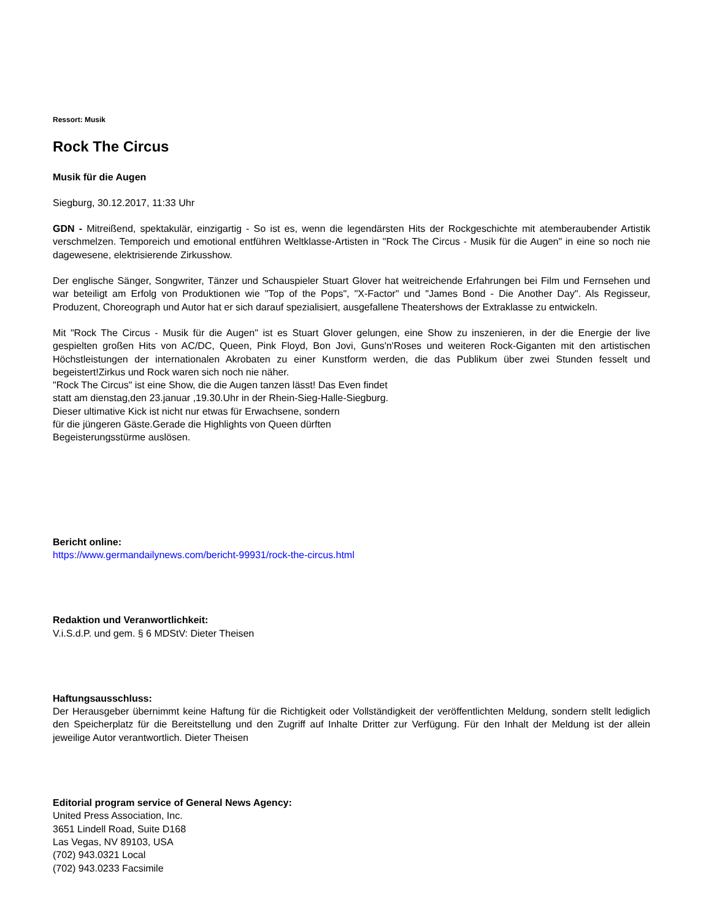Ressort: Musik
Rock The Circus
Musik für die Augen
Siegburg, 30.12.2017, 11:33 Uhr
GDN - Mitreißend, spektakulär, einzigartig - So ist es, wenn die legendärsten Hits der Rockgeschichte mit atemberaubender Artistik verschmelzen. Temporeich und emotional entführen Weltklasse-Artisten in "Rock The Circus - Musik für die Augen" in eine so noch nie dagewesene, elektrisierende Zirkusshow.
Der englische Sänger, Songwriter, Tänzer und Schauspieler Stuart Glover hat weitreichende Erfahrungen bei Film und Fernsehen und war beteiligt am Erfolg von Produktionen wie "Top of the Pops", "X-Factor" und "James Bond - Die Another Day". Als Regisseur, Produzent, Choreograph und Autor hat er sich darauf spezialisiert, ausgefallene Theatershows der Extraklasse zu entwickeln.
Mit "Rock The Circus - Musik für die Augen" ist es Stuart Glover gelungen, eine Show zu inszenieren, in der die Energie der live gespielten großen Hits von AC/DC, Queen, Pink Floyd, Bon Jovi, Guns'n'Roses und weiteren Rock-Giganten mit den artistischen Höchstleistungen der internationalen Akrobaten zu einer Kunstform werden, die das Publikum über zwei Stunden fesselt und begeistert!Zirkus und Rock waren sich noch nie näher.
"Rock The Circus" ist eine Show, die die Augen tanzen lässt! Das Even findet
statt am dienstag,den 23.januar ,19.30.Uhr in der Rhein-Sieg-Halle-Siegburg.
Dieser ultimative Kick ist nicht nur etwas für Erwachsene, sondern
für die jüngeren Gäste.Gerade die Highlights von Queen dürften
Begeisterungsstürme auslösen.
Bericht online:
https://www.germandailynews.com/bericht-99931/rock-the-circus.html
Redaktion und Veranwortlichkeit:
V.i.S.d.P. und gem. § 6 MDStV: Dieter Theisen
Haftungsausschluss:
Der Herausgeber übernimmt keine Haftung für die Richtigkeit oder Vollständigkeit der veröffentlichten Meldung, sondern stellt lediglich den Speicherplatz für die Bereitstellung und den Zugriff auf Inhalte Dritter zur Verfügung. Für den Inhalt der Meldung ist der allein jeweilige Autor verantwortlich. Dieter Theisen
Editorial program service of General News Agency:
United Press Association, Inc.
3651 Lindell Road, Suite D168
Las Vegas, NV 89103, USA
(702) 943.0321 Local
(702) 943.0233 Facsimile